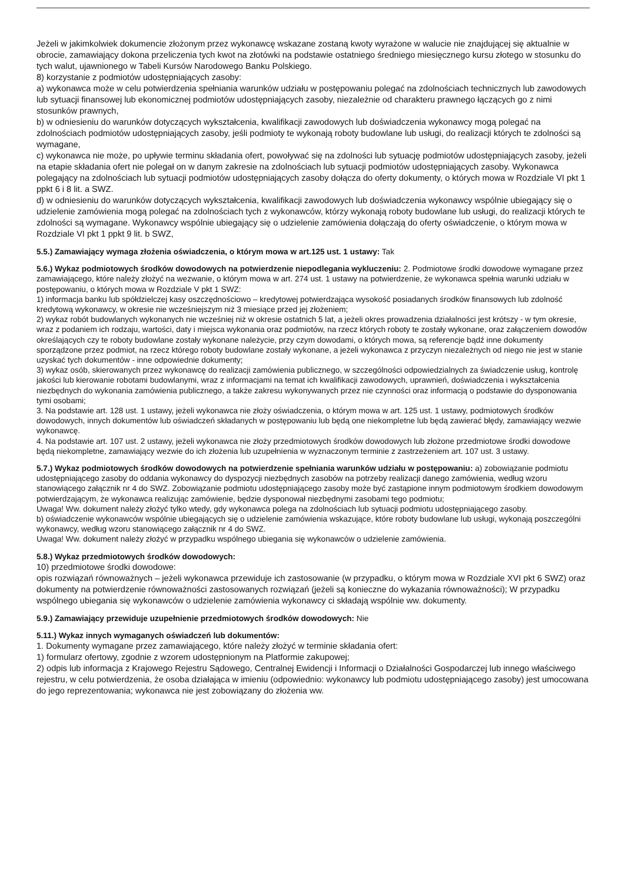Jeżeli w jakimkolwiek dokumencie złożonym przez wykonawcę wskazane zostaną kwoty wyrażone w walucie nie znajdującej się aktualnie w obrocie, zamawiający dokona przeliczenia tych kwot na złotówki na podstawie ostatniego średniego miesięcznego kursu złotego w stosunku do tych walut, ujawnionego w Tabeli Kursów Narodowego Banku Polskiego.
8) korzystanie z podmiotów udostępniających zasoby:
a) wykonawca może w celu potwierdzenia spełniania warunków udziału w postępowaniu polegać na zdolnościach technicznych lub zawodowych lub sytuacji finansowej lub ekonomicznej podmiotów udostępniających zasoby, niezależnie od charakteru prawnego łączących go z nimi stosunków prawnych,
b) w odniesieniu do warunków dotyczących wykształcenia, kwalifikacji zawodowych lub doświadczenia wykonawcy mogą polegać na zdolnościach podmiotów udostępniających zasoby, jeśli podmioty te wykonają roboty budowlane lub usługi, do realizacji których te zdolności są wymagane,
c) wykonawca nie może, po upływie terminu składania ofert, powoływać się na zdolności lub sytuację podmiotów udostępniających zasoby, jeżeli na etapie składania ofert nie polegał on w danym zakresie na zdolnościach lub sytuacji podmiotów udostępniających zasoby. Wykonawca polegający na zdolnościach lub sytuacji podmiotów udostępniających zasoby dołącza do oferty dokumenty, o których mowa w Rozdziale VI pkt 1 ppkt 6 i 8 lit. a SWZ.
d) w odniesieniu do warunków dotyczących wykształcenia, kwalifikacji zawodowych lub doświadczenia wykonawcy wspólnie ubiegający się o udzielenie zamówienia mogą polegać na zdolnościach tych z wykonawców, którzy wykonają roboty budowlane lub usługi, do realizacji których te zdolności są wymagane. Wykonawcy wspólnie ubiegający się o udzielenie zamówienia dołączają do oferty oświadczenie, o którym mowa w Rozdziale VI pkt 1 ppkt 9 lit. b SWZ,
5.5.) Zamawiający wymaga złożenia oświadczenia, o którym mowa w art.125 ust. 1 ustawy: Tak
5.6.) Wykaz podmiotowych środków dowodowych na potwierdzenie niepodlegania wykluczeniu: 2. Podmiotowe środki dowodowe wymagane przez zamawiającego, które należy złożyć na wezwanie, o którym mowa w art. 274 ust. 1 ustawy na potwierdzenie, że wykonawca spełnia warunki udziału w postępowaniu, o których mowa w Rozdziale V pkt 1 SWZ:
1) informacja banku lub spółdzielczej kasy oszczędnościowo – kredytowej potwierdzająca wysokość posiadanych środków finansowych lub zdolność kredytową wykonawcy, w okresie nie wcześniejszym niż 3 miesiące przed jej złożeniem;
2) wykaz robót budowlanych wykonanych nie wcześniej niż w okresie ostatnich 5 lat, a jeżeli okres prowadzenia działalności jest krótszy - w tym okresie, wraz z podaniem ich rodzaju, wartości, daty i miejsca wykonania oraz podmiotów, na rzecz których roboty te zostały wykonane, oraz załączeniem dowodów określających czy te roboty budowlane zostały wykonane należycie, przy czym dowodami, o których mowa, są referencje bądź inne dokumenty sporządzone przez podmiot, na rzecz którego roboty budowlane zostały wykonane, a jeżeli wykonawca z przyczyn niezależnych od niego nie jest w stanie uzyskać tych dokumentów - inne odpowiednie dokumenty;
3) wykaz osób, skierowanych przez wykonawcę do realizacji zamówienia publicznego, w szczególności odpowiedzialnych za świadczenie usług, kontrolę jakości lub kierowanie robotami budowlanymi, wraz z informacjami na temat ich kwalifikacji zawodowych, uprawnień, doświadczenia i wykształcenia niezbędnych do wykonania zamówienia publicznego, a także zakresu wykonywanych przez nie czynności oraz informacją o podstawie do dysponowania tymi osobami;
3. Na podstawie art. 128 ust. 1 ustawy, jeżeli wykonawca nie złoży oświadczenia, o którym mowa w art. 125 ust. 1 ustawy, podmiotowych środków dowodowych, innych dokumentów lub oświadczeń składanych w postępowaniu lub będą one niekompletne lub będą zawierać błędy, zamawiający wezwie wykonawcę.
4. Na podstawie art. 107 ust. 2 ustawy, jeżeli wykonawca nie złoży przedmiotowych środków dowodowych lub złożone przedmiotowe środki dowodowe będą niekompletne, zamawiający wezwie do ich złożenia lub uzupełnienia w wyznaczonym terminie z zastrzeżeniem art. 107 ust. 3 ustawy.
5.7.) Wykaz podmiotowych środków dowodowych na potwierdzenie spełniania warunków udziału w postępowaniu: a) zobowiązanie podmiotu udostępniającego zasoby do oddania wykonawcy do dyspozycji niezbędnych zasobów na potrzeby realizacji danego zamówienia, według wzoru stanowiącego załącznik nr 4 do SWZ. Zobowiązanie podmiotu udostępniającego zasoby może być zastąpione innym podmiotowym środkiem dowodowym potwierdzającym, że wykonawca realizując zamówienie, będzie dysponował niezbędnymi zasobami tego podmiotu;
Uwaga! Ww. dokument należy złożyć tylko wtedy, gdy wykonawca polega na zdolnościach lub sytuacji podmiotu udostępniającego zasoby.
b) oświadczenie wykonawców wspólnie ubiegających się o udzielenie zamówienia wskazujące, które roboty budowlane lub usługi, wykonają poszczególni wykonawcy, według wzoru stanowiącego załącznik nr 4 do SWZ.
Uwaga! Ww. dokument należy złożyć w przypadku wspólnego ubiegania się wykonawców o udzielenie zamówienia.
5.8.) Wykaz przedmiotowych środków dowodowych:
10) przedmiotowe środki dowodowe:
opis rozwiązań równoważnych – jeżeli wykonawca przewiduje ich zastosowanie (w przypadku, o którym mowa w Rozdziale XVI pkt 6 SWZ) oraz dokumenty na potwierdzenie równoważności zastosowanych rozwiązań (jeżeli są konieczne do wykazania równoważności); W przypadku wspólnego ubiegania się wykonawców o udzielenie zamówienia wykonawcy ci składają wspólnie ww. dokumenty.
5.9.) Zamawiający przewiduje uzupełnienie przedmiotowych środków dowodowych: Nie
5.11.) Wykaz innych wymaganych oświadczeń lub dokumentów:
1. Dokumenty wymagane przez zamawiającego, które należy złożyć w terminie składania ofert:
1) formularz ofertowy, zgodnie z wzorem udostępnionym na Platformie zakupowej;
2) odpis lub informacja z Krajowego Rejestru Sądowego, Centralnej Ewidencji i Informacji o Działalności Gospodarczej lub innego właściwego rejestru, w celu potwierdzenia, że osoba działająca w imieniu (odpowiednio: wykonawcy lub podmiotu udostępniającego zasoby) jest umocowana do jego reprezentowania; wykonawca nie jest zobowiązany do złożenia ww.